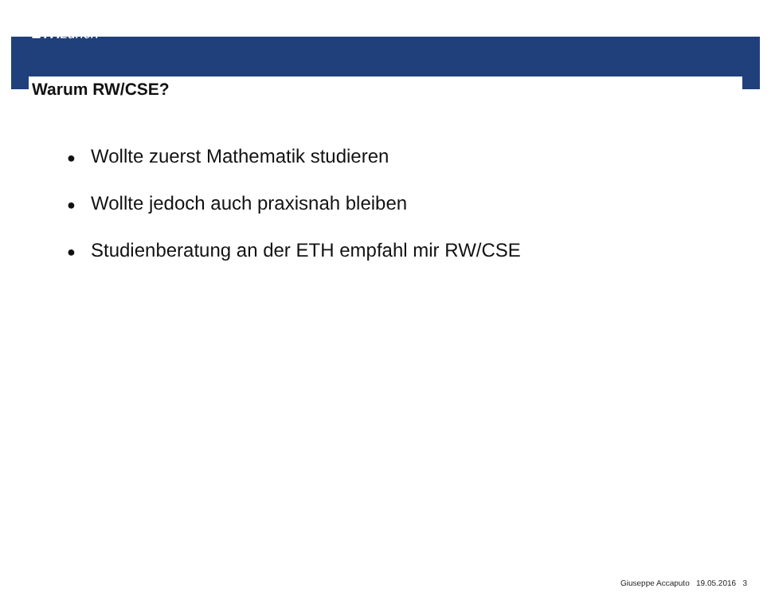ETH zürich
Warum RW/CSE?
● Wollte zuerst Mathematik studieren
● Wollte jedoch auch praxisnah bleiben
● Studienberatung an der ETH empfahl mir RW/CSE
Giuseppe Accaputo 19.05.2016 3